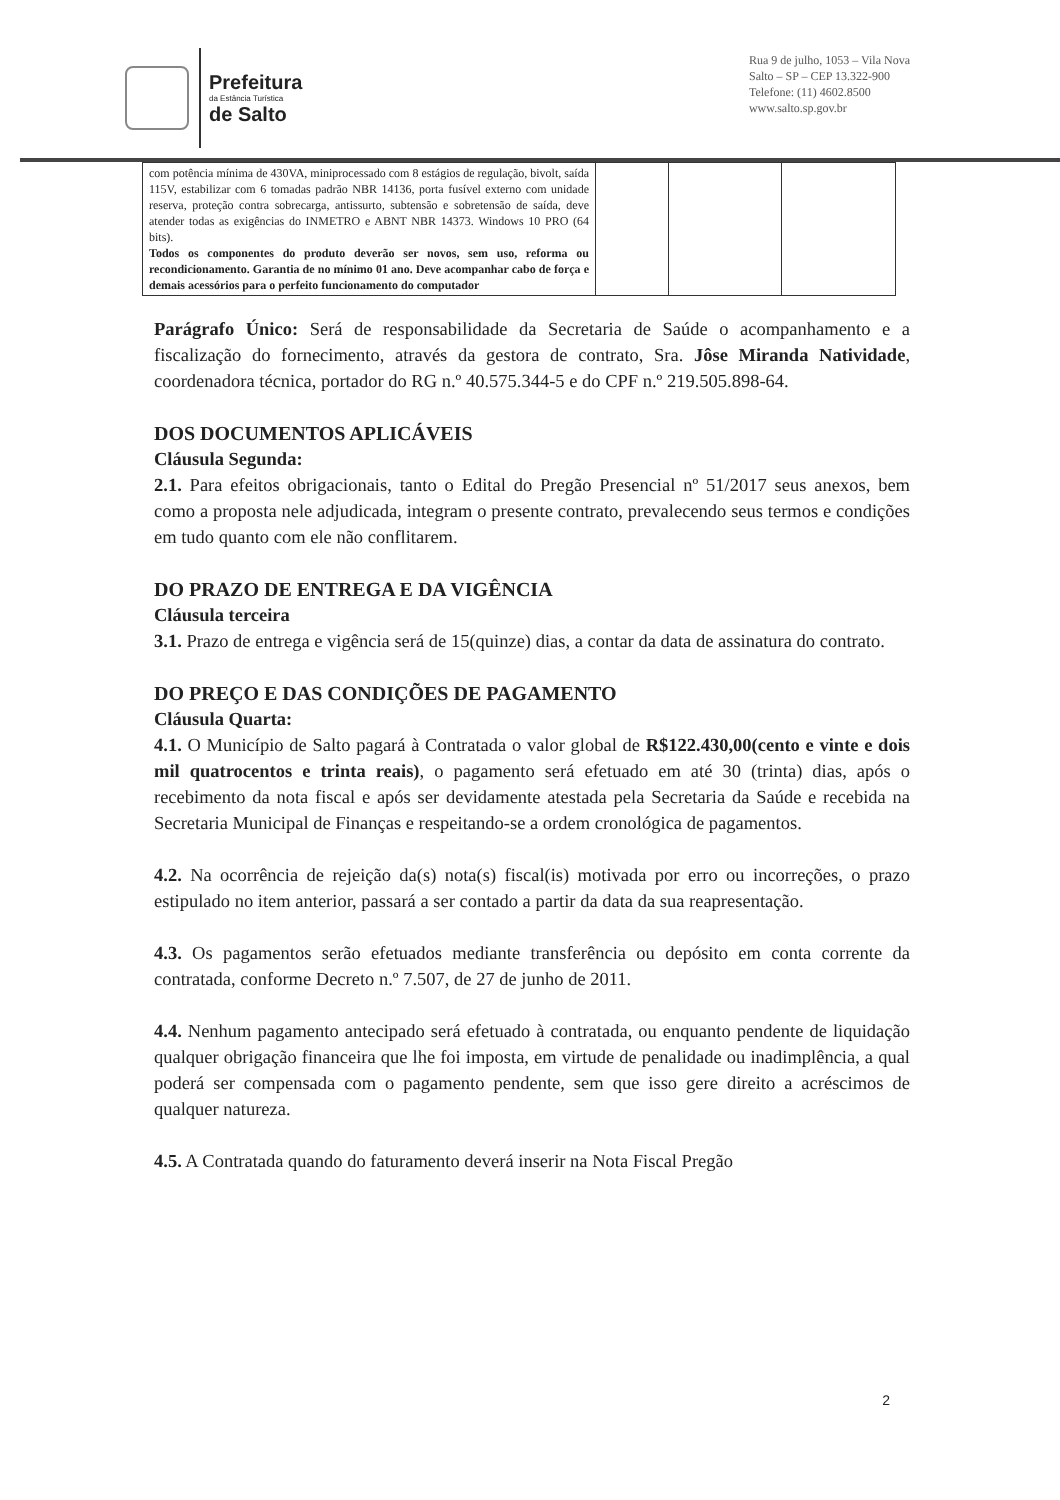Prefeitura
da Estância Turística
de Salto
Rua 9 de julho, 1053 – Vila Nova
Salto – SP – CEP 13.322-900
Telefone: (11) 4602.8500
www.salto.sp.gov.br
| com potência mínima de 430VA, miniprocessado com 8 estágios de regulação, bivolt, saída 115V, estabilizar com 6 tomadas padrão NBR 14136, porta fusível externo com unidade reserva, proteção contra sobrecarga, antissurto, subtensão e sobretensão de saída, deve atender todas as exigências do INMETRO e ABNT NBR 14373. Windows 10 PRO (64 bits). Todos os componentes do produto deverão ser novos, sem uso, reforma ou recondicionamento. Garantia de no mínimo 01 ano. Deve acompanhar cabo de força e demais acessórios para o perfeito funcionamento do computador | | | |
Parágrafo Único: Será de responsabilidade da Secretaria de Saúde o acompanhamento e a fiscalização do fornecimento, através da gestora de contrato, Sra. Jôse Miranda Natividade, coordenadora técnica, portador do RG n.º 40.575.344-5 e do CPF n.º 219.505.898-64.
DOS DOCUMENTOS APLICÁVEIS
Cláusula Segunda:
2.1. Para efeitos obrigacionais, tanto o Edital do Pregão Presencial nº 51/2017 seus anexos, bem como a proposta nele adjudicada, integram o presente contrato, prevalecendo seus termos e condições em tudo quanto com ele não conflitarem.
DO PRAZO DE ENTREGA E DA VIGÊNCIA
Cláusula terceira
3.1. Prazo de entrega e vigência será de 15(quinze) dias, a contar da data de assinatura do contrato.
DO PREÇO E DAS CONDIÇÕES DE PAGAMENTO
Cláusula Quarta:
4.1. O Município de Salto pagará à Contratada o valor global de R$122.430,00(cento e vinte e dois mil quatrocentos e trinta reais), o pagamento será efetuado em até 30 (trinta) dias, após o recebimento da nota fiscal e após ser devidamente atestada pela Secretaria da Saúde e recebida na Secretaria Municipal de Finanças e respeitando-se a ordem cronológica de pagamentos.
4.2. Na ocorrência de rejeição da(s) nota(s) fiscal(is) motivada por erro ou incorreções, o prazo estipulado no item anterior, passará a ser contado a partir da data da sua reapresentação.
4.3. Os pagamentos serão efetuados mediante transferência ou depósito em conta corrente da contratada, conforme Decreto n.º 7.507, de 27 de junho de 2011.
4.4. Nenhum pagamento antecipado será efetuado à contratada, ou enquanto pendente de liquidação qualquer obrigação financeira que lhe foi imposta, em virtude de penalidade ou inadimplência, a qual poderá ser compensada com o pagamento pendente, sem que isso gere direito a acréscimos de qualquer natureza.
4.5. A Contratada quando do faturamento deverá inserir na Nota Fiscal Pregão
2